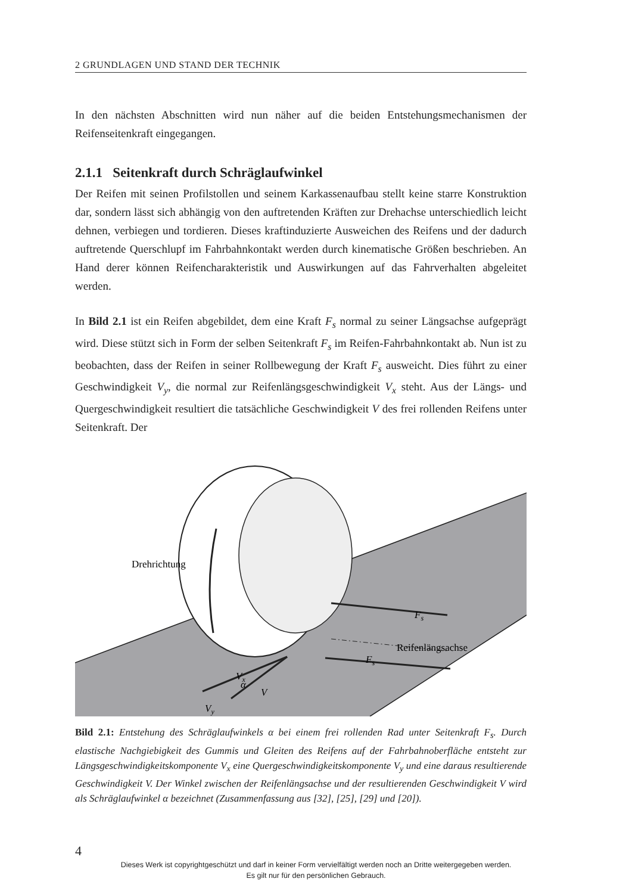2 GRUNDLAGEN UND STAND DER TECHNIK
In den nächsten Abschnitten wird nun näher auf die beiden Entstehungsmechanismen der Reifenseitenkraft eingegangen.
2.1.1 Seitenkraft durch Schräglaufwinkel
Der Reifen mit seinen Profilstollen und seinem Karkassenaufbau stellt keine starre Konstruktion dar, sondern lässt sich abhängig von den auftretenden Kräften zur Drehachse unterschiedlich leicht dehnen, verbiegen und tordieren. Dieses kraftinduzierte Ausweichen des Reifens und der dadurch auftretende Querschlupf im Fahrbahnkontakt werden durch kinematische Größen beschrieben. An Hand derer können Reifencharakteristik und Auswirkungen auf das Fahrverhalten abgeleitet werden.
In Bild 2.1 ist ein Reifen abgebildet, dem eine Kraft F<sub>s</sub> normal zu seiner Längsachse aufgeprägt wird. Diese stützt sich in Form der selben Seitenkraft F<sub>s</sub> im Reifen-Fahrbahnkontakt ab. Nun ist zu beobachten, dass der Reifen in seiner Rollbewegung der Kraft F<sub>s</sub> ausweicht. Dies führt zu einer Geschwindigkeit V<sub>y</sub>, die normal zur Reifenlängsgeschwindigkeit V<sub>x</sub> steht. Aus der Längs- und Quergeschwindigkeit resultiert die tatsächliche Geschwindigkeit V des frei rollenden Reifens unter Seitenkraft. Der
Drehrichtung
Fs
Reifenlängsachse
Fs
Vx
V
α
Vy
Bild 2.1: Entstehung des Schräglaufwinkels α bei einem frei rollenden Rad unter Seitenkraft F<sub>s</sub>. Durch elastische Nachgiebigkeit des Gummis und Gleiten des Reifens auf der Fahrbahnoberfläche entsteht zur Längsgeschwindigkeitskomponente V<sub>x</sub> eine Quergeschwindigkeitskomponente V<sub>y</sub> und eine daraus resultierende Geschwindigkeit V. Der Winkel zwischen der Reifenlängsachse und der resultierenden Geschwindigkeit V wird als Schräglaufwinkel α bezeichnet (Zusammenfassung aus [32], [25], [29] und [20]).
4
Dieses Werk ist copyrightgeschützt und darf in keiner Form vervielfältigt werden noch an Dritte weitergegeben werden.
Es gilt nur für den persönlichen Gebrauch.